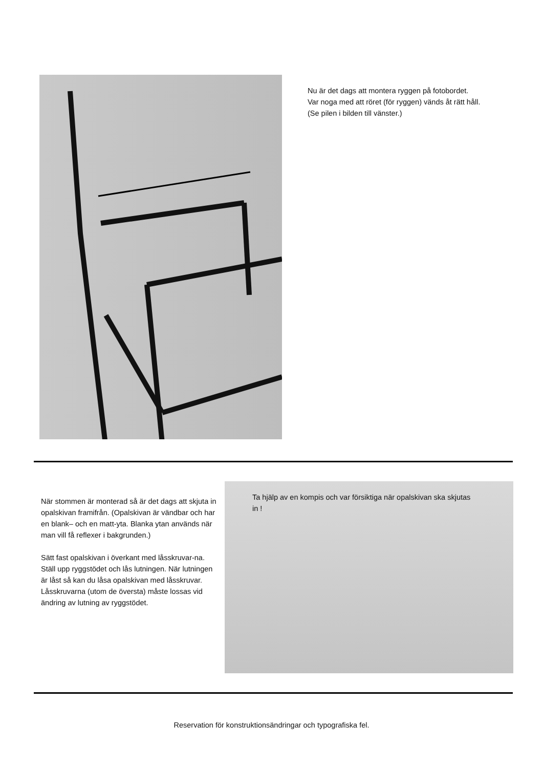Nu är det dags att montera ryggen på fotobordet.
Var noga med att röret (för ryggen) vänds åt rätt håll.
(Se pilen i bilden till vänster.)
När stommen är monterad så är det dags att skjuta in opalskivan framifrån. (Opalskivan är vändbar och har en blank– och en matt-yta. Blanka ytan används när man vill få reflexer i bakgrunden.)
Sätt fast opalskivan i överkant med låsskruvar-na. Ställ upp ryggstödet och lås lutningen. När lutningen är låst så kan du låsa opalskivan med låsskruvar. Låsskruvarna (utom de översta) måste lossas vid ändring av lutning av ryggstödet.
Ta hjälp av en kompis och var försiktiga när opalskivan ska skjutas in !
Reservation för konstruktionsändringar och typografiska fel.